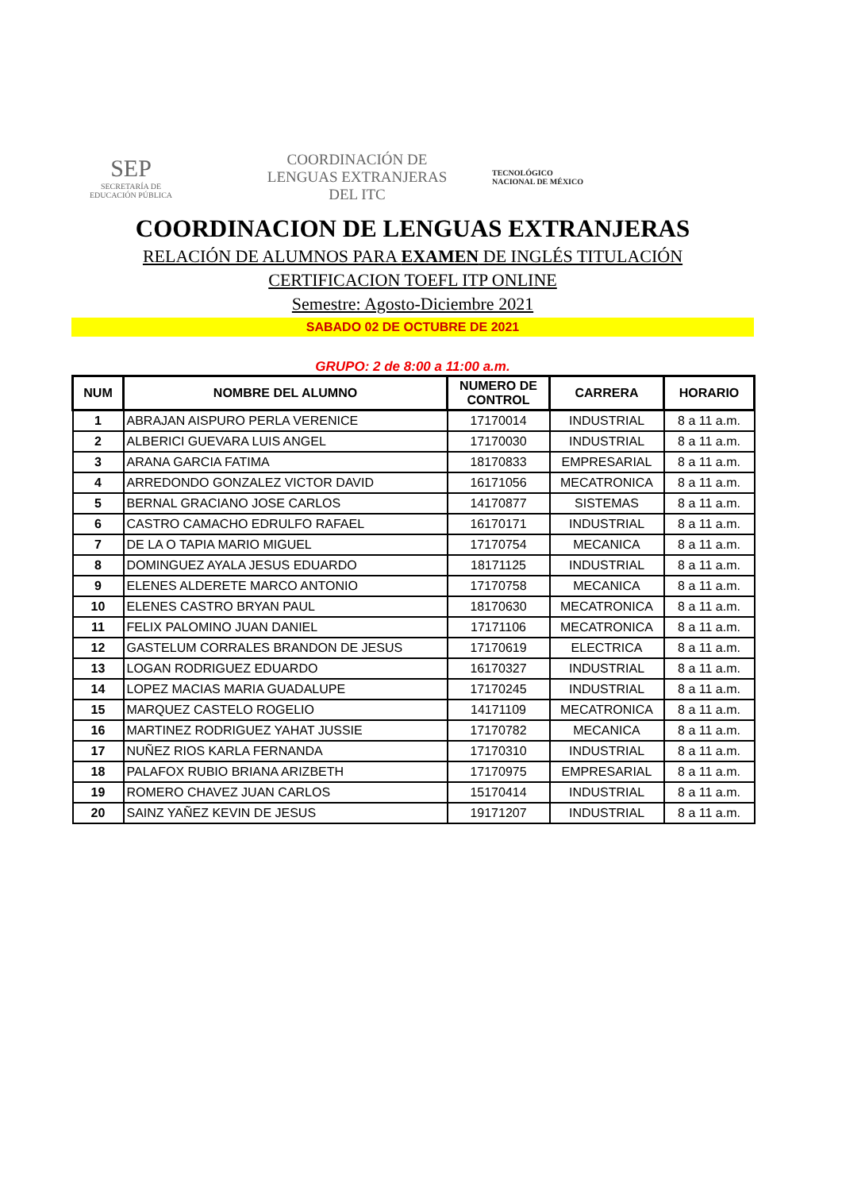SEP
SECRETARÍA DE
EDUCACIÓN PÚBLICA
COORDINACIÓN DE LENGUAS EXTRANJERAS DEL ITC
TECNOLÓGICO
NACIONAL DE MÉXICO
COORDINACION DE LENGUAS EXTRANJERAS
RELACIÓN DE ALUMNOS PARA EXAMEN DE INGLÉS TITULACIÓN
CERTIFICACION TOEFL ITP ONLINE
Semestre: Agosto-Diciembre 2021
SABADO 02 DE OCTUBRE DE 2021
GRUPO: 2 de 8:00 a 11:00 a.m.
| NUM | NOMBRE DEL ALUMNO | NUMERO DE CONTROL | CARRERA | HORARIO |
| --- | --- | --- | --- | --- |
| 1 | ABRAJAN AISPURO PERLA VERENICE | 17170014 | INDUSTRIAL | 8 a 11 a.m. |
| 2 | ALBERICI GUEVARA LUIS ANGEL | 17170030 | INDUSTRIAL | 8 a 11 a.m. |
| 3 | ARANA GARCIA FATIMA | 18170833 | EMPRESARIAL | 8 a 11 a.m. |
| 4 | ARREDONDO GONZALEZ VICTOR DAVID | 16171056 | MECATRONICA | 8 a 11 a.m. |
| 5 | BERNAL GRACIANO JOSE CARLOS | 14170877 | SISTEMAS | 8 a 11 a.m. |
| 6 | CASTRO CAMACHO EDRULFO RAFAEL | 16170171 | INDUSTRIAL | 8 a 11 a.m. |
| 7 | DE LA O TAPIA MARIO MIGUEL | 17170754 | MECANICA | 8 a 11 a.m. |
| 8 | DOMINGUEZ AYALA JESUS EDUARDO | 18171125 | INDUSTRIAL | 8 a 11 a.m. |
| 9 | ELENES ALDERETE MARCO ANTONIO | 17170758 | MECANICA | 8 a 11 a.m. |
| 10 | ELENES CASTRO BRYAN PAUL | 18170630 | MECATRONICA | 8 a 11 a.m. |
| 11 | FELIX PALOMINO JUAN DANIEL | 17171106 | MECATRONICA | 8 a 11 a.m. |
| 12 | GASTELUM CORRALES BRANDON DE JESUS | 17170619 | ELECTRICA | 8 a 11 a.m. |
| 13 | LOGAN RODRIGUEZ EDUARDO | 16170327 | INDUSTRIAL | 8 a 11 a.m. |
| 14 | LOPEZ MACIAS MARIA GUADALUPE | 17170245 | INDUSTRIAL | 8 a 11 a.m. |
| 15 | MARQUEZ CASTELO ROGELIO | 14171109 | MECATRONICA | 8 a 11 a.m. |
| 16 | MARTINEZ RODRIGUEZ YAHAT JUSSIE | 17170782 | MECANICA | 8 a 11 a.m. |
| 17 | NUÑEZ RIOS KARLA FERNANDA | 17170310 | INDUSTRIAL | 8 a 11 a.m. |
| 18 | PALAFOX RUBIO BRIANA ARIZBETH | 17170975 | EMPRESARIAL | 8 a 11 a.m. |
| 19 | ROMERO CHAVEZ JUAN CARLOS | 15170414 | INDUSTRIAL | 8 a 11 a.m. |
| 20 | SAINZ YAÑEZ KEVIN DE JESUS | 19171207 | INDUSTRIAL | 8 a 11 a.m. |